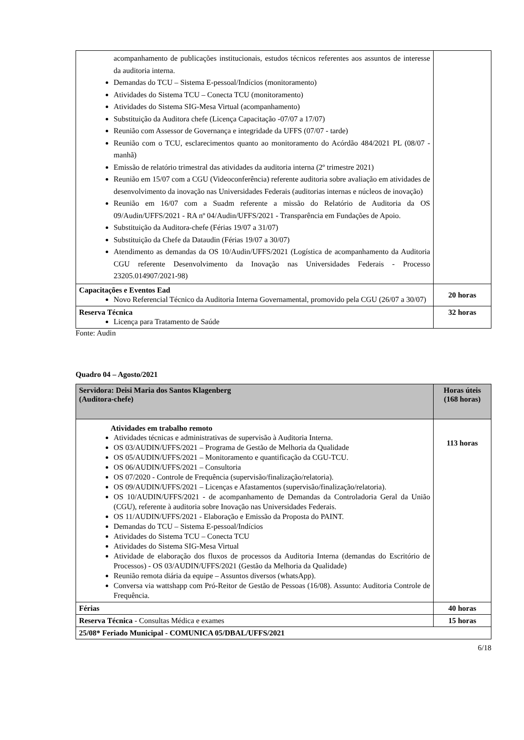| acompanhamento de publicações institucionais, estudos técnicos referentes aos assuntos de interesse da auditoria interna. Demandas do TCU – Sistema E-pessoal/Indícios (monitoramento) Atividades do Sistema TCU – Conecta TCU (monitoramento) Atividades do Sistema SIG-Mesa Virtual (acompanhamento) Substituição da Auditora chefe (Licença Capacitação -07/07 a 17/07) Reunião com Assessor de Governança e integridade da UFFS (07/07 - tarde) Reunião com o TCU, esclarecimentos quanto ao monitoramento do Acórdão 484/2021 PL (08/07 - manhã) Emissão de relatório trimestral das atividades da auditoria interna (2º trimestre 2021) Reunião em 15/07 com a CGU (Videoconferência) referente auditoria sobre avaliação em atividades de desenvolvimento da inovação nas Universidades Federais (auditorias internas e núcleos de inovação) Reunião em 16/07 com a Suadm referente a missão do Relatório de Auditoria da OS 09/Audin/UFFS/2021 - RA nº 04/Audin/UFFS/2021 - Transparência em Fundações de Apoio. Substituição da Auditora-chefe (Férias 19/07 a 31/07) Substituição da Chefe da Dataudin (Férias 19/07 a 30/07) Atendimento as demandas da OS 10/Audin/UFFS/2021 (Logística de acompanhamento da Auditoria CGU referente Desenvolvimento da Inovação nas Universidades Federais - Processo 23205.014907/2021-98) | |
| Capacitações e Eventos Ead Novo Referencial Técnico da Auditoria Interna Governamental, promovido pela CGU (26/07 a 30/07) | 20 horas |
| Reserva Técnica Licença para Tratamento de Saúde | 32 horas |
Fonte: Audin
Quadro 04 – Agosto/2021
| Servidora: Deisi Maria dos Santos Klagenberg (Auditora-chefe) | Horas úteis (168 horas) |
| Atividades em trabalho remoto Atividades técnicas e administrativas de supervisão à Auditoria Interna. OS 03/AUDIN/UFFS/2021 – Programa de Gestão de Melhoria da Qualidade OS 05/AUDIN/UFFS/2021 – Monitoramento e quantificação da CGU-TCU. OS 06/AUDIN/UFFS/2021 – Consultoria OS 07/2020 - Controle de Frequência (supervisão/finalização/relatoria). OS 09/AUDIN/UFFS/2021 – Licenças e Afastamentos (supervisão/finalização/relatoria). OS 10/AUDIN/UFFS/2021 - de acompanhamento de Demandas da Controladoria Geral da União (CGU), referente à auditoria sobre Inovação nas Universidades Federais. OS 11/AUDIN/UFFS/2021 - Elaboração e Emissão da Proposta do PAINT. Demandas do TCU – Sistema E-pessoal/Indícios Atividades do Sistema TCU – Conecta TCU Atividades do Sistema SIG-Mesa Virtual Atividade de elaboração dos fluxos de processos da Auditoria Interna (demandas do Escritório de Processos) - OS 03/AUDIN/UFFS/2021 (Gestão da Melhoria da Qualidade) Reunião remota diária da equipe – Assuntos diversos (whatsApp). Conversa via wattshapp com Pró-Reitor de Gestão de Pessoas (16/08). Assunto: Auditoria Controle de Frequência. | 113 horas |
| Férias | 40 horas |
| Reserva Técnica - Consultas Médica e exames | 15 horas |
| 25/08* Feriado Municipal - COMUNICA 05/DBAL/UFFS/2021 | |
6/18